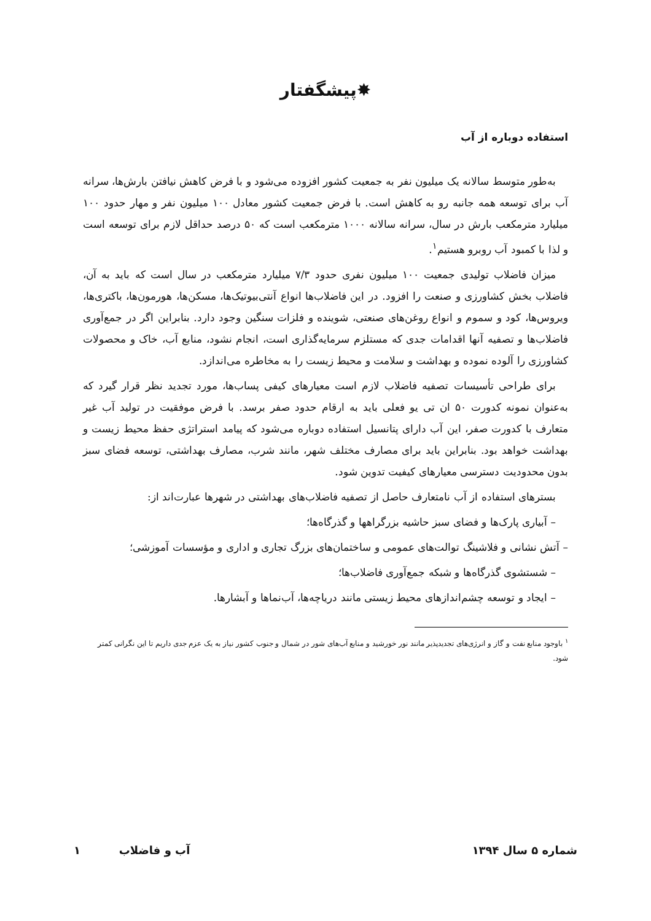✸پیشگفتار
استفاده دوباره از آب
به‌طور متوسط سالانه یک میلیون نفر به جمعیت کشور افزوده می‌شود و با فرض کاهش نیافتن بارش‌ها، سرانه آب برای توسعه همه جانبه رو به کاهش است. با فرض جمعیت کشور معادل ۱۰۰ میلیون نفر و مهار حدود ۱۰۰ میلیارد مترمکعب بارش در سال، سرانه سالانه ۱۰۰۰ مترمکعب است که ۵۰ درصد حداقل لازم برای توسعه است و لذا با کمبود آب روبرو هستیم<sup>۱</sup>.
میزان فاضلاب تولیدی جمعیت ۱۰۰ میلیون نفری حدود ۷/۳ میلیارد مترمکعب در سال است که باید به آن، فاضلاب بخش کشاورزی و صنعت را افزود. در این فاضلاب‌ها انواع آنتی‌بیوتیک‌ها، مسکن‌ها، هورمون‌ها، باکتری‌ها، ویروس‌ها، کود و سموم و انواع روغن‌های صنعتی، شوینده و فلزات سنگین وجود دارد. بنابراین اگر در جمع‌آوری فاضلاب‌ها و تصفیه آنها اقدامات جدی که مستلزم سرمایه‌گذاری است، انجام نشود، منابع آب، خاک و محصولات کشاورزی را آلوده نموده و بهداشت و سلامت و محیط زیست را به مخاطره می‌اندازد.
برای طراحی تأسیسات تصفیه فاضلاب لازم است معیارهای کیفی پساب‌ها، مورد تجدید نظر قرار گیرد که به‌عنوان نمونه کدورت ۵۰ ان تی یو فعلی باید به ارقام حدود صفر برسد. با فرض موفقیت در تولید آب غیر متعارف با کدورت صفر، این آب دارای پتانسیل استفاده دوباره می‌شود که پیامد استراتژی حفظ محیط زیست و بهداشت خواهد بود. بنابراین باید برای مصارف مختلف شهر، مانند شرب، مصارف بهداشتی، توسعه فضای سبز بدون محدودیت دسترسی معیارهای کیفیت تدوین شود.
بسترهای استفاده از آب نامتعارف حاصل از تصفیه فاضلاب‌های بهداشتی در شهرها عبارت‌اند از:
– آبیاری پارک‌ها و فضای سبز حاشیه بزرگراهها و گذرگاه‌ها؛
– آتش نشانی و فلاشینگ توالت‌های عمومی و ساختمان‌های بزرگ تجاری و اداری و مؤسسات آموزشی؛
– شستشوی گذرگاه‌ها و شبکه جمع‌آوری فاضلاب‌ها؛
– ایجاد و توسعه چشم‌اندازهای محیط زیستی مانند دریاچه‌ها، آب‌نماها و آبشارها.
<sup>۱</sup> باوجود منابع نفت و گاز و انرژی‌های تجدیدپذیر مانند نور خورشید و منابع آب‌های شور در شمال و جنوب کشور نیاز به یک عزم جدی داریم تا این نگرانی کمتر شود.
شماره ۵ سال ۱۳۹۴ آب و فاضلاب ۱